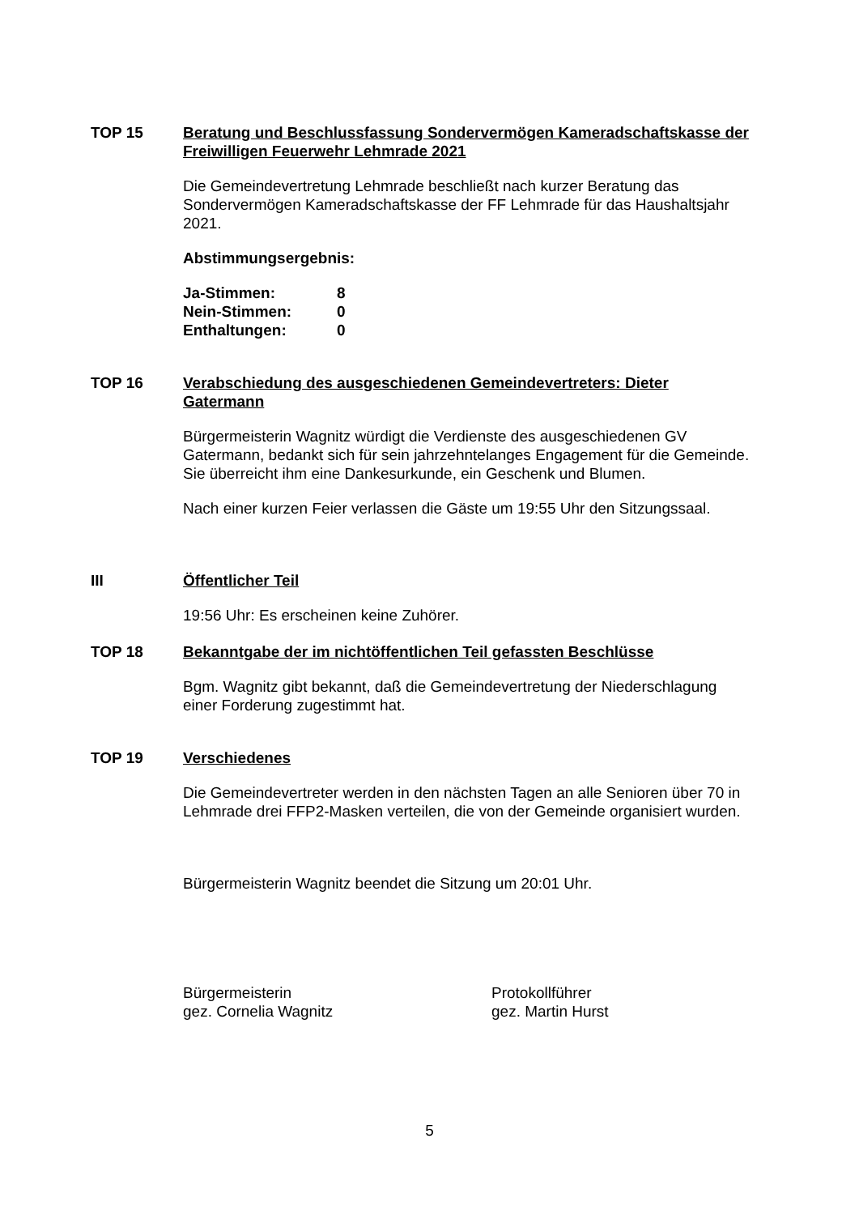TOP 15 Beratung und Beschlussfassung Sondervermögen Kameradschaftskasse der Freiwilligen Feuerwehr Lehmrade 2021
Die Gemeindevertretung Lehmrade beschließt nach kurzer Beratung das Sondervermögen Kameradschaftskasse der FF Lehmrade für das Haushaltsjahr 2021.
Abstimmungsergebnis:
| Ja-Stimmen: | 8 |
| Nein-Stimmen: | 0 |
| Enthaltungen: | 0 |
TOP 16 Verabschiedung des ausgeschiedenen Gemeindevertreters: Dieter Gatermann
Bürgermeisterin Wagnitz würdigt die Verdienste des ausgeschiedenen GV Gatermann, bedankt sich für sein jahrzehntelanges Engagement für die Gemeinde. Sie überreicht ihm eine Dankesurkunde, ein Geschenk und Blumen.
Nach einer kurzen Feier verlassen die Gäste um 19:55 Uhr den Sitzungssaal.
III Öffentlicher Teil
19:56 Uhr: Es erscheinen keine Zuhörer.
TOP 18 Bekanntgabe der im nichtöffentlichen Teil gefassten Beschlüsse
Bgm. Wagnitz gibt bekannt, daß die Gemeindevertretung der Niederschlagung einer Forderung zugestimmt hat.
TOP 19 Verschiedenes
Die Gemeindevertreter werden in den nächsten Tagen an alle Senioren über 70 in Lehmrade drei FFP2-Masken verteilen, die von der Gemeinde organisiert wurden.
Bürgermeisterin Wagnitz beendet die Sitzung um 20:01 Uhr.
Bürgermeisterin
gez. Cornelia Wagnitz
Protokollführer
gez. Martin Hurst
5